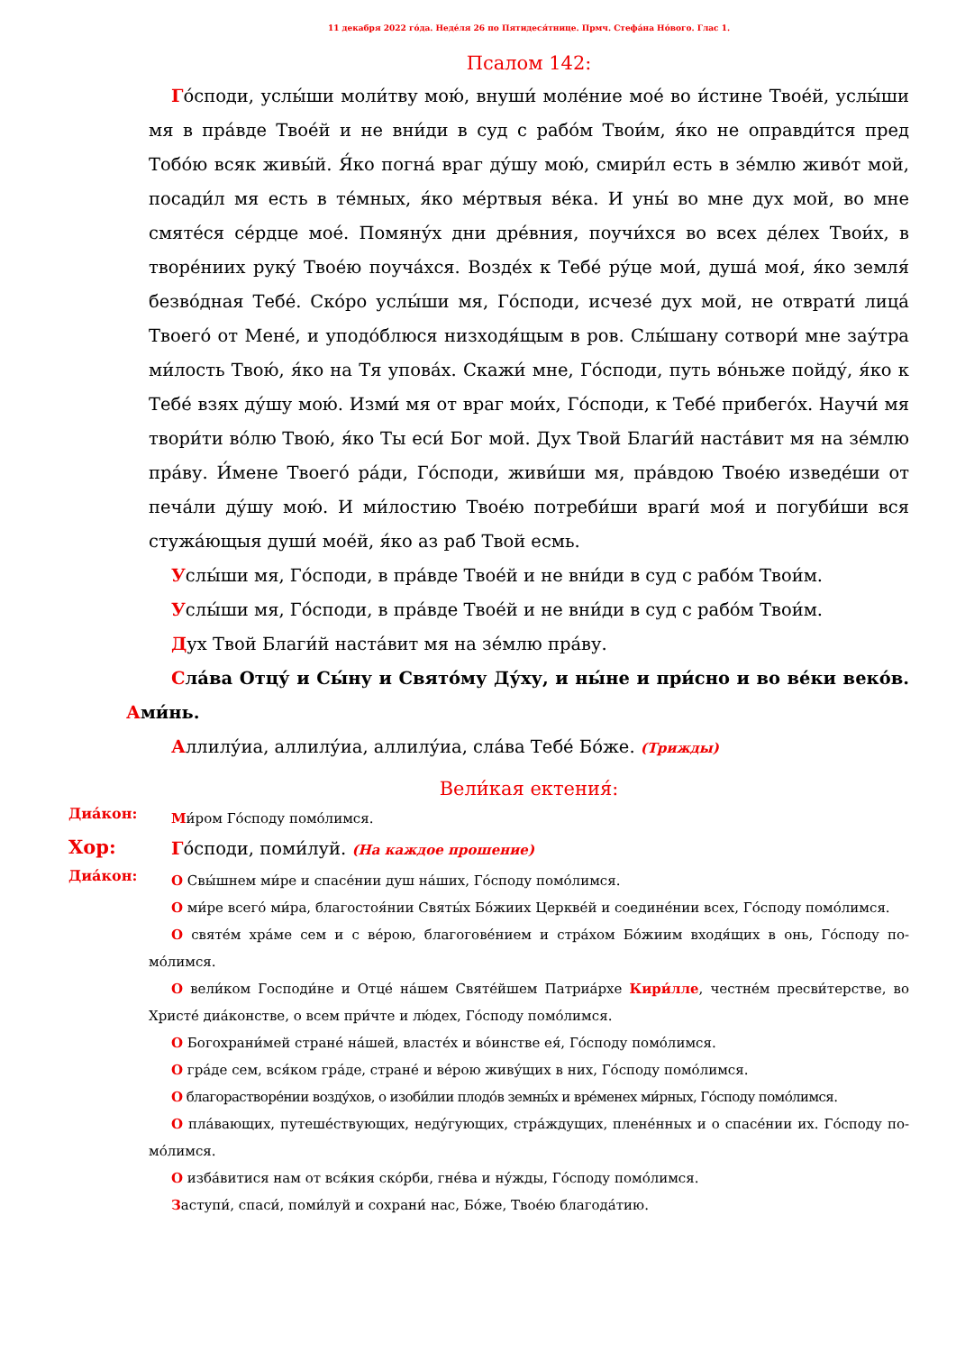11 декабря 2022 го́да. Неде́ля 26 по Пятидеся́тнице. Прмч. Стефа́на Но́вого. Глас 1.
Псалом 142:
Го́споди, услы́ши моли́тву мою́, внуши́ моле́ние мое́ во и́стине Твое́й, услы́ши мя в пра́вде Твое́й и не вни́ди в суд с рабо́м Твои́м, я́ко не оправ­ди́тся пред Тобо́ю всяк живы́й. Я́ко погна́ враг ду́шу мою́, смири́л есть в зе́млю живо́т мой, посади́л мя есть в те́мных, я́ко ме́ртвыя ве́ка. И уны́ во мне дух мой, во мне смяте́ся се́рдце мое́. Помяну́х дни дре́вния, поучи́хся во всех де́лех Твои́х, в творе́ниих руку́ Твое́ю поуча́хся. Возде́х к Тебе́ ру́це мои́, душа́ моя́, я́ко земля́ безво́дная Тебе́. Ско́ро услы́ши мя, Го́споди, исчезе́ дух мой, не отврати́ лица́ Твоего́ от Мене́, и уподо́блюся низходя́щым в ров. Слы́шану сотвори́ мне зау́тра ми́лость Твою́, я́ко на Тя упова́х. Скажи́ мне, Го́споди, путь во́ньже пойду́, я́ко к Тебе́ взях ду́шу мою́. Изми́ мя от враг мои́х, Го́споди, к Тебе́ прибего́х. Научи́ мя твори́ти во́лю Твою́, я́ко Ты еси́ Бог мой. Дух Твой Благи́й наста́вит мя на зе́млю пра́ву. И́мене Твоего́ ра́ди, Го́споди, живи́ши мя, пра́вдою Твое́ю изведе́ши от печа́ли ду́шу мою́. И ми́лостию Твое́ю потреби́ши враги́ моя́ и погуби́ши вся стужа́ющыя души́ мое́й, я́ко аз раб Твой есмь.
Услы́ши мя, Го́споди, в пра́вде Твое́й и не вни́ди в суд с рабо́м Твои́м.
Услы́ши мя, Го́споди, в пра́вде Твое́й и не вни́ди в суд с рабо́м Твои́м.
Дух Твой Благи́й наста́вит мя на зе́млю пра́ву.
Сла́ва Отцу́ и Сы́ну и Свято́му Ду́ху, и ны́не и при́сно и во ве́ки веко́в. Ами́нь.
Аллилу́иа, аллилу́иа, аллилу́иа, сла́ва Тебе́ Бо́же. (Трижды)
Вели́кая ектения́:
Диа́кон:
Ми́ром Го́споду помо́лимся.
Хор:
Го́споди, поми́луй. (На каждое прошение)
Диа́кон:
О Свы́шнем ми́ре и спасе́нии душ на́ших, Го́споду помо́лимся.
О ми́ре всего́ ми́ра, благостоя́нии Святы́х Бо́жиих Церкве́й и соедине́нии всех, Го́споду по­мо́лимся.
О святе́м хра́ме сем и с ве́рою, благогове́нием и стра́хом Бо́жиим входя́щих в онь, Го́споду по­мо́лимся.
О вели́ком Господи́не и Отце́ на́шем Святе́йшем Патриа́рхе Кири́лле, честне́м пресви́терстве, во Христе́ диа́констве, о всем при́чте и лю́дех, Го́споду помо́лимся.
О Богохрани́мей стране́ на́шей, власте́х и во́инстве ея́, Го́споду помо́лимся.
О гра́де сем, вся́ком гра́де, стране́ и ве́рою живу́щих в них, Го́споду помо́лимся.
О благорастворе́нии возду́хов, о изоби́лии плодо́в земны́х и вре́менех ми́рных, Го́споду помо́лимся.
О пла́вающих, путеше́ствующих, неду́гующих, стра́ждущих, плене́нных и о спасе́нии их. Го́споду по­мо́лимся.
О изба́витися нам от вся́кия ско́рби, гне́ва и ну́жды, Го́споду помо́лимся.
Заступи́, спаси́, поми́луй и сохрани́ нас, Бо́же, Твое́ю благода́тию.